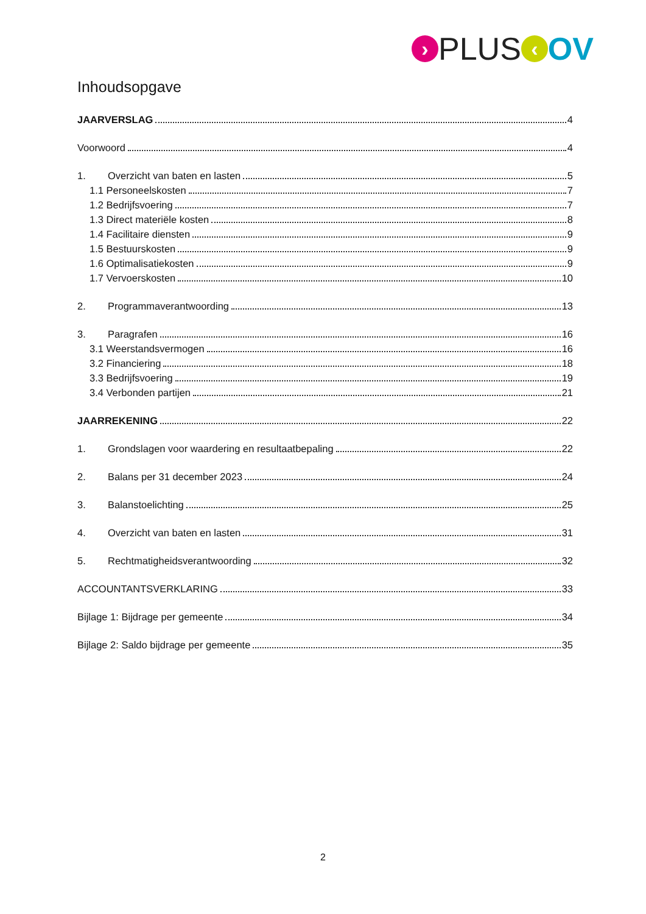› PLUS ‹ OV
Inhoudsopgave
JAARVERSLAG 4
Voorwoord 4
1. Overzicht van baten en lasten 5
1.1 Personeelskosten 7
1.2 Bedrijfsvoering 7
1.3 Direct materiële kosten 8
1.4 Facilitaire diensten 9
1.5 Bestuurskosten 9
1.6 Optimalisatiekosten 9
1.7 Vervoerskosten 10
2. Programmaverantwoording 13
3. Paragrafen 16
3.1 Weerstandsvermogen 16
3.2 Financiering 18
3.3 Bedrijfsvoering 19
3.4 Verbonden partijen 21
JAARREKENING 22
1. Grondslagen voor waardering en resultaatbepaling 22
2. Balans per 31 december 2023 24
3. Balanstoelichting 25
4. Overzicht van baten en lasten 31
5. Rechtmatigheidsverantwoording 32
ACCOUNTANTSVERKLARING 33
Bijlage 1: Bijdrage per gemeente 34
Bijlage 2: Saldo bijdrage per gemeente 35
2